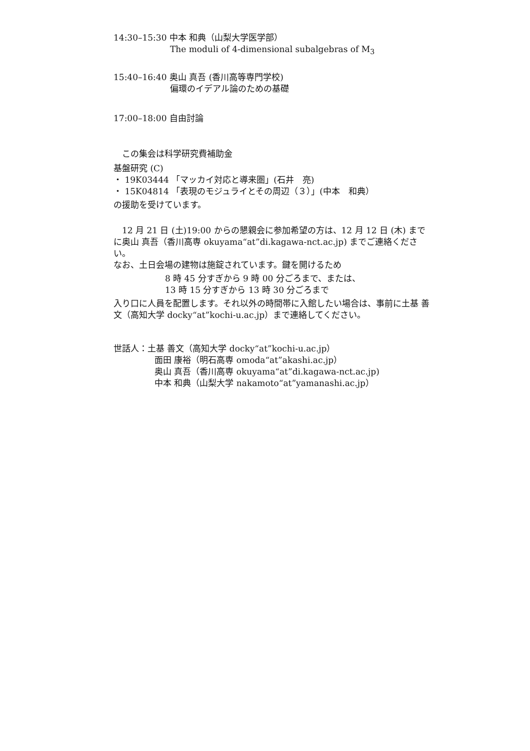14:30–15:30 中本 和典（山梨大学医学部）
The moduli of 4-dimensional subalgebras of M<sub>3</sub>
15:40–16:40 奥山 真吾 (香川高等専門学校)
偏環のイデアル論のための基礎
17:00–18:00 自由討論
　この集会は科学研究費補助金
基盤研究 (C)
・ 19K03444 「マッカイ対応と導来圏」(石井　亮)
・ 15K04814 「表現のモジュライとその周辺（３）」(中本　和典）
の援助を受けています。
　12 月 21 日 (土)19:00 からの懇親会に参加希望の方は、12 月 12 日 (木) までに奥山 真吾（香川高専 okuyama“at”di.kagawa-nct.ac.jp) までご連絡ください。
なお、土日会場の建物は施錠されています。鍵を開けるため
8 時 45 分すぎから 9 時 00 分ごろまで、または、
13 時 15 分すぎから 13 時 30 分ごろまで
入り口に人員を配置します。それ以外の時間帯に入館したい場合は、事前に土基 善文（高知大学 docky“at”kochi-u.ac.jp）まで連絡してください。
世話人：土基 善文（高知大学 docky“at”kochi-u.ac.jp）
面田 康裕（明石高専 omoda“at”akashi.ac.jp）
奥山 真吾（香川高専 okuyama“at”di.kagawa-nct.ac.jp)
中本 和典（山梨大学 nakamoto“at”yamanashi.ac.jp）